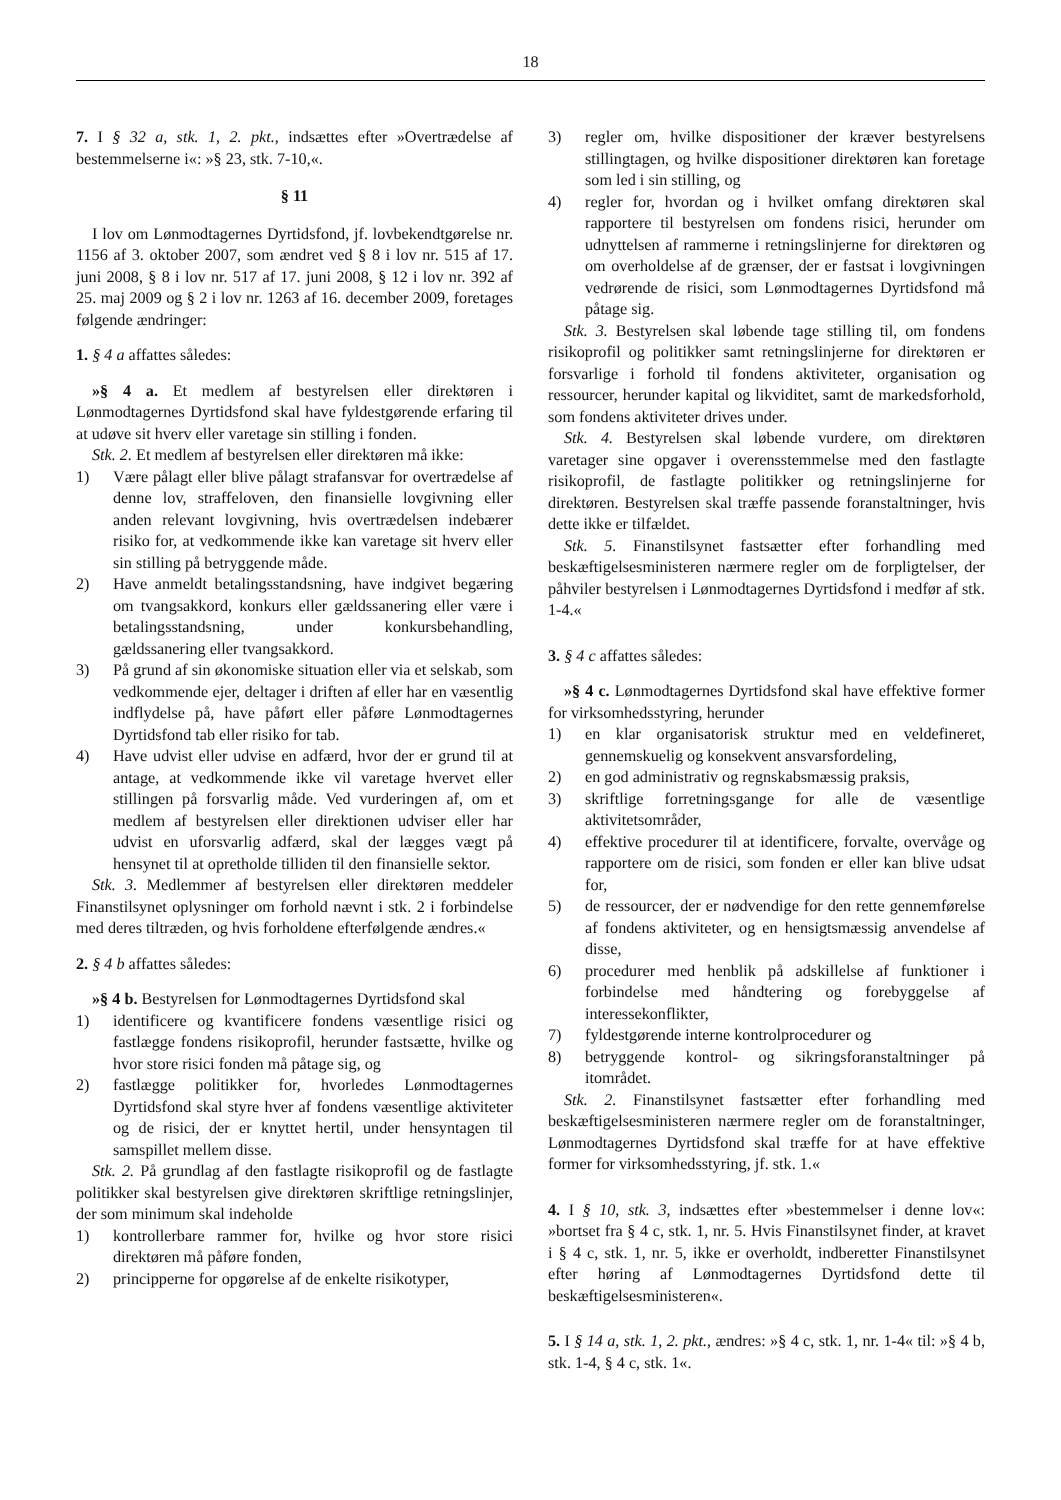18
7. I § 32 a, stk. 1, 2. pkt., indsættes efter »Overtrædelse af bestemmelserne i«: »§ 23, stk. 7-10,«.
§ 11
I lov om Lønmodtagernes Dyrtidsfond, jf. lovbekendtgørelse nr. 1156 af 3. oktober 2007, som ændret ved § 8 i lov nr. 515 af 17. juni 2008, § 8 i lov nr. 517 af 17. juni 2008, § 12 i lov nr. 392 af 25. maj 2009 og § 2 i lov nr. 1263 af 16. december 2009, foretages følgende ændringer:
1. § 4 a affattes således:
»§ 4 a. Et medlem af bestyrelsen eller direktøren i Lønmodtagernes Dyrtidsfond skal have fyldestgørende erfaring til at udøve sit hverv eller varetage sin stilling i fonden.
Stk. 2. Et medlem af bestyrelsen eller direktøren må ikke:
1) Være pålagt eller blive pålagt strafansvar for overtrædelse af denne lov, straffeloven, den finansielle lovgivning eller anden relevant lovgivning, hvis overtrædelsen indebærer risiko for, at vedkommende ikke kan varetage sit hverv eller sin stilling på betryggende måde.
2) Have anmeldt betalingsstandsning, have indgivet begæring om tvangsakkord, konkurs eller gældssanering eller være i betalingsstandsning, under konkursbehandling, gældssanering eller tvangsakkord.
3) På grund af sin økonomiske situation eller via et selskab, som vedkommende ejer, deltager i driften af eller har en væsentlig indflydelse på, have påført eller påføre Lønmodtagernes Dyrtidsfond tab eller risiko for tab.
4) Have udvist eller udvise en adfærd, hvor der er grund til at antage, at vedkommende ikke vil varetage hvervet eller stillingen på forsvarlig måde. Ved vurderingen af, om et medlem af bestyrelsen eller direktionen udviser eller har udvist en uforsvarlig adfærd, skal der lægges vægt på hensynet til at opretholde tilliden til den finansielle sektor.
Stk. 3. Medlemmer af bestyrelsen eller direktøren meddeler Finanstilsynet oplysninger om forhold nævnt i stk. 2 i forbindelse med deres tiltræden, og hvis forholdene efterfølgende ændres.«
2. § 4 b affattes således:
»§ 4 b. Bestyrelsen for Lønmodtagernes Dyrtidsfond skal
1) identificere og kvantificere fondens væsentlige risici og fastlægge fondens risikoprofil, herunder fastsætte, hvilke og hvor store risici fonden må påtage sig, og
2) fastlægge politikker for, hvorledes Lønmodtagernes Dyrtidsfond skal styre hver af fondens væsentlige aktiviteter og de risici, der er knyttet hertil, under hensyntagen til samspillet mellem disse.
Stk. 2. På grundlag af den fastlagte risikoprofil og de fastlagte politikker skal bestyrelsen give direktøren skriftlige retningslinjer, der som minimum skal indeholde
1) kontrollerbare rammer for, hvilke og hvor store risici direktøren må påføre fonden,
2) principperne for opgørelse af de enkelte risikotyper,
3) regler om, hvilke dispositioner der kræver bestyrelsens stillingtagen, og hvilke dispositioner direktøren kan foretage som led i sin stilling, og
4) regler for, hvordan og i hvilket omfang direktøren skal rapportere til bestyrelsen om fondens risici, herunder om udnyttelsen af rammerne i retningslinjerne for direktøren og om overholdelse af de grænser, der er fastsat i lovgivningen vedrørende de risici, som Lønmodtagernes Dyrtidsfond må påtage sig.
Stk. 3. Bestyrelsen skal løbende tage stilling til, om fondens risikoprofil og politikker samt retningslinjerne for direktøren er forsvarlige i forhold til fondens aktiviteter, organisation og ressourcer, herunder kapital og likviditet, samt de markedsforhold, som fondens aktiviteter drives under.
Stk. 4. Bestyrelsen skal løbende vurdere, om direktøren varetager sine opgaver i overensstemmelse med den fastlagte risikoprofil, de fastlagte politikker og retningslinjerne for direktøren. Bestyrelsen skal træffe passende foranstaltninger, hvis dette ikke er tilfældet.
Stk. 5. Finanstilsynet fastsætter efter forhandling med beskæftigelsesministeren nærmere regler om de forpligtelser, der påhviler bestyrelsen i Lønmodtagernes Dyrtidsfond i medfør af stk. 1-4.«
3. § 4 c affattes således:
»§ 4 c. Lønmodtagernes Dyrtidsfond skal have effektive former for virksomhedsstyring, herunder
1) en klar organisatorisk struktur med en veldefineret, gennemskuelig og konsekvent ansvarsfordeling,
2) en god administrativ og regnskabsmæssig praksis,
3) skriftlige forretningsgange for alle de væsentlige aktivitetsområder,
4) effektive procedurer til at identificere, forvalte, overvåge og rapportere om de risici, som fonden er eller kan blive udsat for,
5) de ressourcer, der er nødvendige for den rette gennemførelse af fondens aktiviteter, og en hensigtsmæssig anvendelse af disse,
6) procedurer med henblik på adskillelse af funktioner i forbindelse med håndtering og forebyggelse af interessekonflikter,
7) fyldestgørende interne kontrolprocedurer og
8) betryggende kontrol- og sikringsforanstaltninger på itområdet.
Stk. 2. Finanstilsynet fastsætter efter forhandling med beskæftigelsesministeren nærmere regler om de foranstaltninger, Lønmodtagernes Dyrtidsfond skal træffe for at have effektive former for virksomhedsstyring, jf. stk. 1.«
4. I § 10, stk. 3, indsættes efter »bestemmelser i denne lov«: »bortset fra § 4 c, stk. 1, nr. 5. Hvis Finanstilsynet finder, at kravet i § 4 c, stk. 1, nr. 5, ikke er overholdt, indberetter Finanstilsynet efter høring af Lønmodtagernes Dyrtidsfond dette til beskæftigelsesministeren«.
5. I § 14 a, stk. 1, 2. pkt., ændres: »§ 4 c, stk. 1, nr. 1-4« til: »§ 4 b, stk. 1-4, § 4 c, stk. 1«.